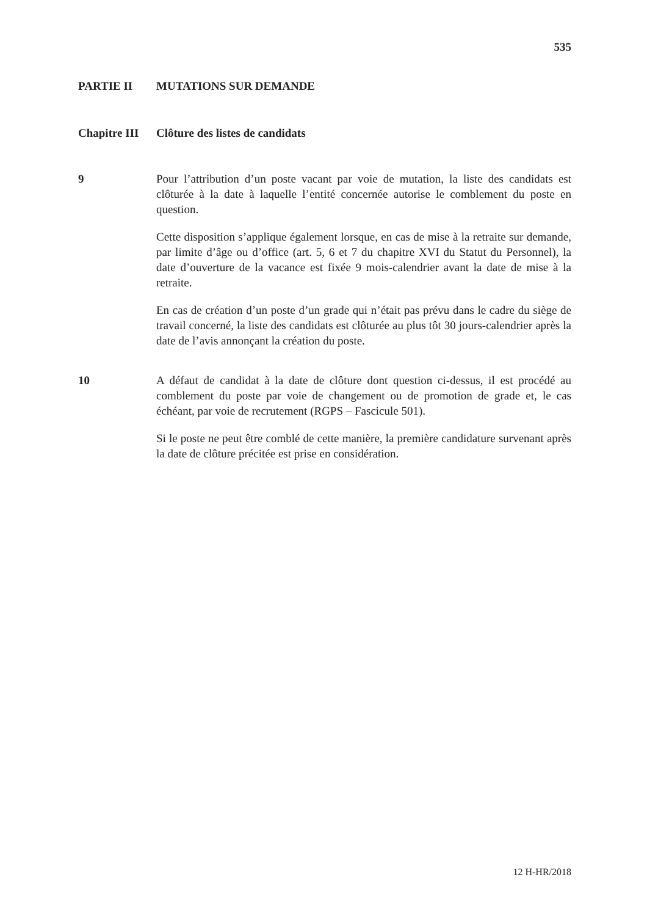535
PARTIE II MUTATIONS SUR DEMANDE
Chapitre III Clôture des listes de candidats
9 Pour l’attribution d’un poste vacant par voie de mutation, la liste des candidats est clôturée à la date à laquelle l’entité concernée autorise le comblement du poste en question.
Cette disposition s’applique également lorsque, en cas de mise à la retraite sur demande, par limite d’âge ou d’office (art. 5, 6 et 7 du chapitre XVI du Statut du Personnel), la date d’ouverture de la vacance est fixée 9 mois-calendrier avant la date de mise à la retraite.
En cas de création d’un poste d’un grade qui n’était pas prévu dans le cadre du siège de travail concerné, la liste des candidats est clôturée au plus tôt 30 jours-calendrier après la date de l’avis annonçant la création du poste.
10 A défaut de candidat à la date de clôture dont question ci-dessus, il est procédé au comblement du poste par voie de changement ou de promotion de grade et, le cas échéant, par voie de recrutement (RGPS – Fascicule 501).
Si le poste ne peut être comblé de cette manière, la première candidature survenant après la date de clôture précitée est prise en considération.
12 H-HR/2018